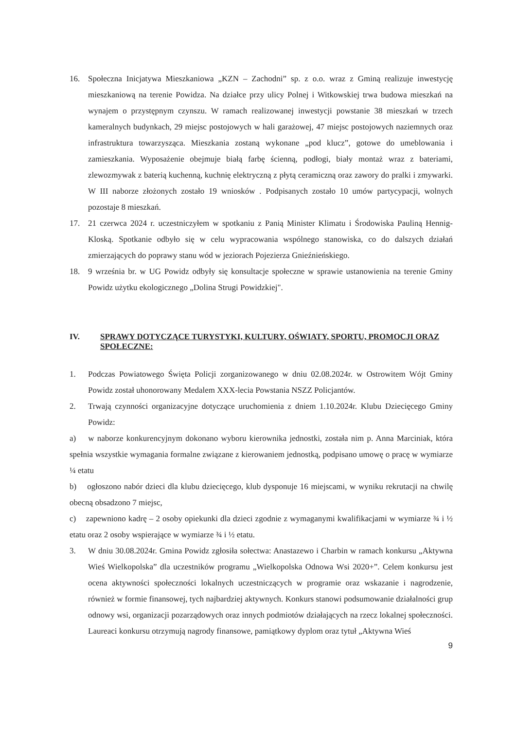16. Społeczna Inicjatywa Mieszkaniowa „KZN – Zachodni” sp. z o.o. wraz z Gminą realizuje inwestycję mieszkaniową na terenie Powidza. Na działce przy ulicy Polnej i Witkowskiej trwa budowa mieszkań na wynajem o przystępnym czynszu. W ramach realizowanej inwestycji powstanie 38 mieszkań w trzech kameralnych budynkach, 29 miejsc postojowych w hali garażowej, 47 miejsc postojowych naziemnych oraz infrastruktura towarzysząca. Mieszkania zostaną wykonane „pod klucz”, gotowe do umeblowania i zamieszkania. Wyposażenie obejmuje białą farbę ścienną, podłogi, biały montaż wraz z bateriami, zlewozmywak z baterią kuchenną, kuchnię elektryczną z płytą ceramiczną oraz zawory do pralki i zmywarki. W III naborze złożonych zostało 19 wniosków . Podpisanych zostało 10 umów partycypacji, wolnych pozostaje 8 mieszkań.
17. 21 czerwca 2024 r. uczestniczyłem w spotkaniu z Panią Minister Klimatu i Środowiska Pauliną Hennig-Kloską. Spotkanie odbyło się w celu wypracowania wspólnego stanowiska, co do dalszych działań zmierzających do poprawy stanu wód w jeziorach Pojezierza Gnieźnieńskiego.
18. 9 września br. w UG Powidz odbyły się konsultacje społeczne w sprawie ustanowienia na terenie Gminy Powidz użytku ekologicznego „Dolina Strugi Powidzkiej".
IV. SPRAWY DOTYCZĄCE TURYSTYKI, KULTURY, OŚWIATY, SPORTU, PROMOCJI ORAZ SPOŁECZNE:
1. Podczas Powiatowego Święta Policji zorganizowanego w dniu 02.08.2024r. w Ostrowitem Wójt Gminy Powidz został uhonorowany Medalem XXX-lecia Powstania NSZZ Policjantów.
2. Trwają czynności organizacyjne dotyczące uruchomienia z dniem 1.10.2024r. Klubu Dziecięcego Gminy Powidz:
a) w naborze konkurencyjnym dokonano wyboru kierownika jednostki, została nim p. Anna Marciniak, która spełnia wszystkie wymagania formalne związane z kierowaniem jednostką, podpisano umowę o pracę w wymiarze ¼ etatu
b) ogłoszono nabór dzieci dla klubu dziecięcego, klub dysponuje 16 miejscami, w wyniku rekrutacji na chwilę obecną obsadzono 7 miejsc,
c) zapewniono kadrę – 2 osoby opiekunki dla dzieci zgodnie z wymaganymi kwalifikacjami w wymiarze ¾ i ½ etatu oraz 2 osoby wspierające w wymiarze ¾ i ½ etatu.
3. W dniu 30.08.2024r. Gmina Powidz zgłosiła sołectwa: Anastazewo i Charbin w ramach konkursu „Aktywna Wieś Wielkopolska” dla uczestników programu „Wielkopolska Odnowa Wsi 2020+”. Celem konkursu jest ocena aktywności społeczności lokalnych uczestniczących w programie oraz wskazanie i nagrodzenie, również w formie finansowej, tych najbardziej aktywnych. Konkurs stanowi podsumowanie działalności grup odnowy wsi, organizacji pozarządowych oraz innych podmiotów działających na rzecz lokalnej społeczności. Laureaci konkursu otrzymują nagrody finansowe, pamiątkowy dyplom oraz tytuł „Aktywna Wieś
9